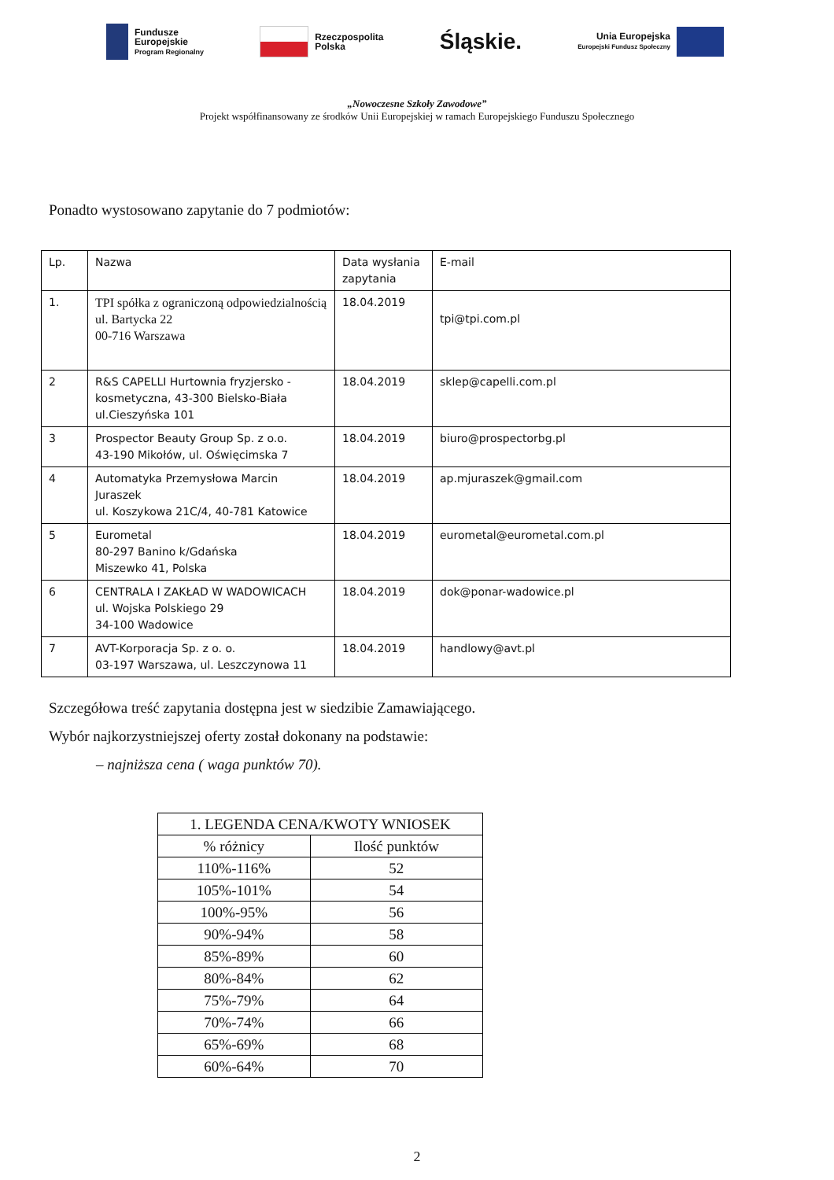Fundusze
Europejskie
Program Regionalny
Rzeczpospolita
Polska
Śląskie.
Unia Europejska
Europejski Fundusz Społeczny
„Nowoczesne Szkoły Zawodowe”
Projekt współfinansowany ze środków Unii Europejskiej w ramach Europejskiego Funduszu Społecznego
Ponadto wystosowano zapytanie do 7 podmiotów:
| Lp. | Nazwa | Data wysłania zapytania | E-mail |
| --- | --- | --- | --- |
| 1. | TPI spółka z ograniczoną odpowiedzialnością ul. Bartycka 22 00-716 Warszawa | 18.04.2019 | tpi@tpi.com.pl |
| 2 | R&S CAPELLI Hurtownia fryzjersko - kosmetyczna, 43-300 Bielsko-Biała ul.Cieszyńska 101 | 18.04.2019 | sklep@capelli.com.pl |
| 3 | Prospector Beauty Group Sp. z o.o. 43-190 Mikołów, ul. Oświęcimska 7 | 18.04.2019 | biuro@prospectorbg.pl |
| 4 | Automatyka Przemysłowa Marcin Juraszek ul. Koszykowa 21C/4, 40-781 Katowice | 18.04.2019 | ap.mjuraszek@gmail.com |
| 5 | Eurometal 80-297 Banino k/Gdańska Miszewko 41, Polska | 18.04.2019 | eurometal@eurometal.com.pl |
| 6 | CENTRALA I ZAKŁAD W WADOWICACH ul. Wojska Polskiego 29 34-100 Wadowice | 18.04.2019 | dok@ponar-wadowice.pl |
| 7 | AVT-Korporacja Sp. z o. o. 03-197 Warszawa, ul. Leszczynowa 11 | 18.04.2019 | handlowy@avt.pl |
Szczegółowa treść zapytania dostępna jest w siedzibie Zamawiającego.
Wybór najkorzystniejszej oferty został dokonany na podstawie:
– najniższa cena ( waga punktów 70).
| 1. LEGENDA CENA/KWOTY WNIOSEK | |
| --- | --- |
| % różnicy | Ilość punktów |
| 110%-116% | 52 |
| 105%-101% | 54 |
| 100%-95% | 56 |
| 90%-94% | 58 |
| 85%-89% | 60 |
| 80%-84% | 62 |
| 75%-79% | 64 |
| 70%-74% | 66 |
| 65%-69% | 68 |
| 60%-64% | 70 |
2